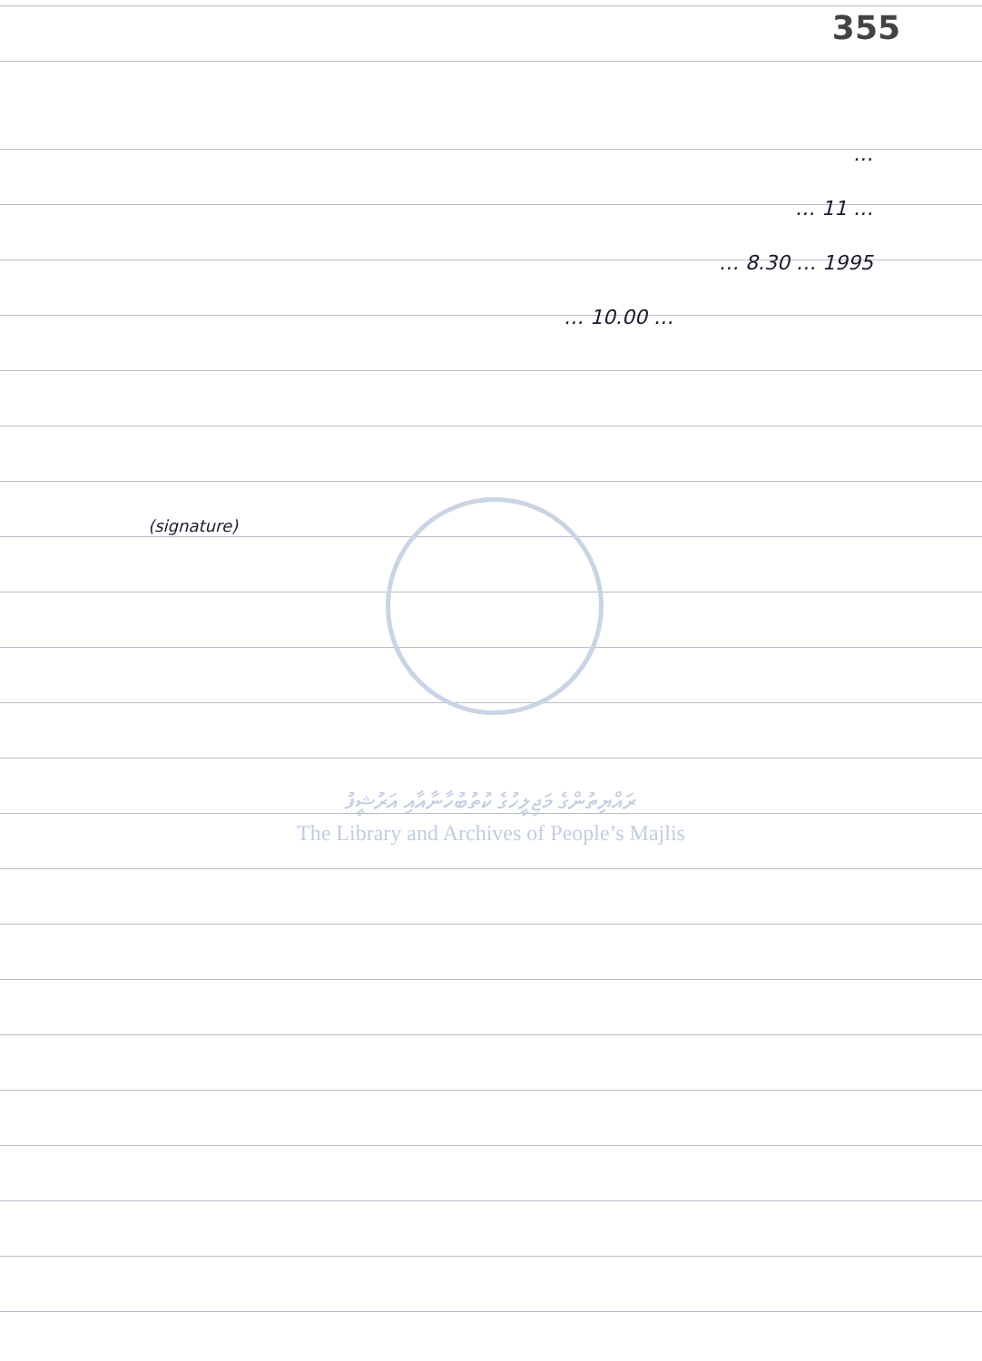355
…
… 11 …
1995 … 8.30 …
… 10.00 …
(signature)
ރައްޔިތުންގެ މަޖިލީހުގެ ކުތުބުހާނާއާއި އަރުޝީފު
The Library and Archives of People’s Majlis